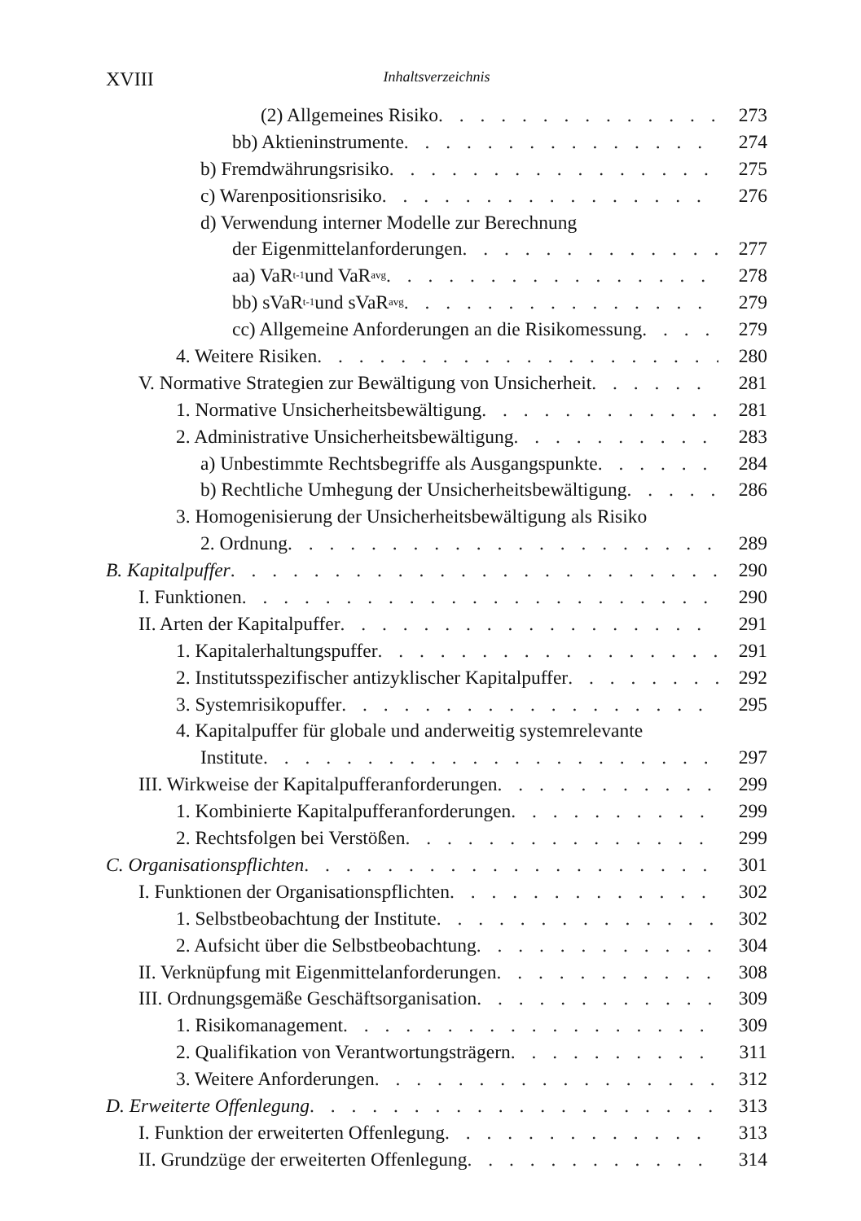XVIII Inhaltsverzeichnis
(2) Allgemeines Risiko 273
bb) Aktieninstrumente 274
b) Fremdwährungsrisiko 275
c) Warenpositionsrisiko 276
d) Verwendung interner Modelle zur Berechnung
der Eigenmittelanforderungen 277
aa) VaR<sub>t-1</sub> und VaR<sub>avg</sub> 278
bb) sVaR<sub>t-1</sub> und sVaR<sub>avg</sub> 279
cc) Allgemeine Anforderungen an die Risikomessung 279
4. Weitere Risiken 280
V. Normative Strategien zur Bewältigung von Unsicherheit 281
1. Normative Unsicherheitsbewältigung 281
2. Administrative Unsicherheitsbewältigung 283
a) Unbestimmte Rechtsbegriffe als Ausgangspunkte 284
b) Rechtliche Umhegung der Unsicherheitsbewältigung 286
3. Homogenisierung der Unsicherheitsbewältigung als Risiko
2. Ordnung 289
B. Kapitalpuffer 290
I. Funktionen 290
II. Arten der Kapitalpuffer 291
1. Kapitalerhaltungspuffer 291
2. Institutsspezifischer antizyklischer Kapitalpuffer 292
3. Systemrisikopuffer 295
4. Kapitalpuffer für globale und anderweitig systemrelevante
Institute 297
III. Wirkweise der Kapitalpufferanforderungen 299
1. Kombinierte Kapitalpufferanforderungen 299
2. Rechtsfolgen bei Verstößen 299
C. Organisationspflichten 301
I. Funktionen der Organisationspflichten 302
1. Selbstbeobachtung der Institute 302
2. Aufsicht über die Selbstbeobachtung 304
II. Verknüpfung mit Eigenmittelanforderungen 308
III. Ordnungsgemäße Geschäftsorganisation 309
1. Risikomanagement 309
2. Qualifikation von Verantwortungsträgern 311
3. Weitere Anforderungen 312
D. Erweiterte Offenlegung 313
I. Funktion der erweiterten Offenlegung 313
II. Grundzüge der erweiterten Offenlegung 314